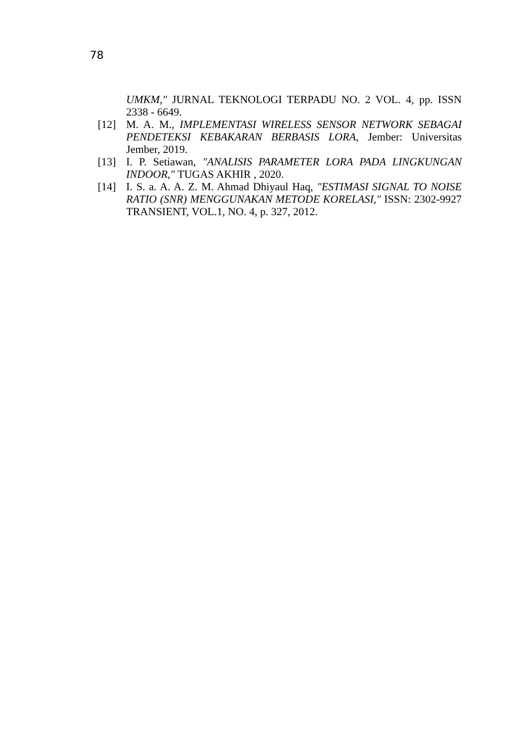78
UMKM," JURNAL TEKNOLOGI TERPADU NO. 2 VOL. 4, pp. ISSN 2338 - 6649.
[12] M. A. M., IMPLEMENTASI WIRELESS SENSOR NETWORK SEBAGAI PENDETEKSI KEBAKARAN BERBASIS LORA, Jember: Universitas Jember, 2019.
[13] I. P. Setiawan, "ANALISIS PARAMETER LORA PADA LINGKUNGAN INDOOR," TUGAS AKHIR , 2020.
[14] I. S. a. A. A. Z. M. Ahmad Dhiyaul Haq, "ESTIMASI SIGNAL TO NOISE RATIO (SNR) MENGGUNAKAN METODE KORELASI," ISSN: 2302-9927 TRANSIENT, VOL.1, NO. 4, p. 327, 2012.